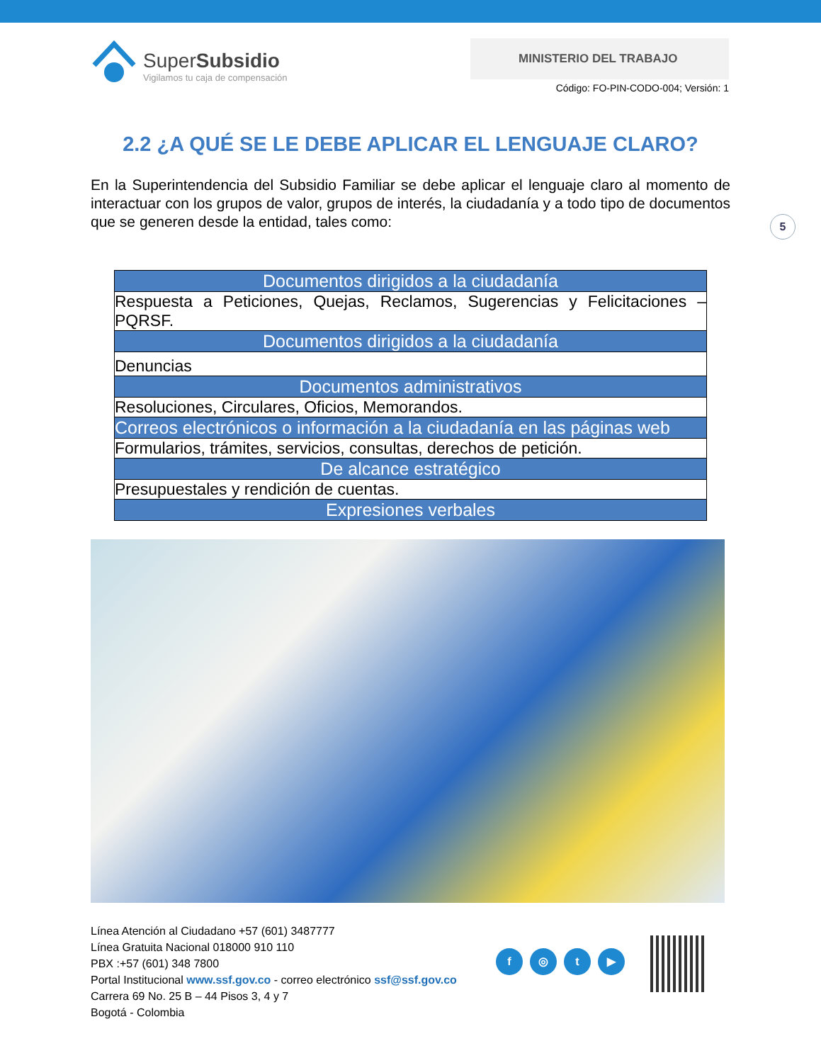SuperSubsidio
Vigilamos tu caja de compensación
MINISTERIO DEL TRABAJO
Código: FO-PIN-CODO-004; Versión: 1
2.2 ¿A QUÉ SE LE DEBE APLICAR EL LENGUAJE CLARO?
En la Superintendencia del Subsidio Familiar se debe aplicar el lenguaje claro al momento de interactuar con los grupos de valor, grupos de interés, la ciudadanía y a todo tipo de documentos que se generen desde la entidad, tales como:
5
| Documentos dirigidos a la ciudadanía |
| Respuesta a Peticiones, Quejas, Reclamos, Sugerencias y Felicitaciones – PQRSF. |
| Documentos dirigidos a la ciudadanía |
| Denuncias |
| Documentos administrativos |
| Resoluciones, Circulares, Oficios, Memorandos. |
| Correos electrónicos o información a la ciudadanía en las páginas web |
| Formularios, trámites, servicios, consultas, derechos de petición. |
| De alcance estratégico |
| Presupuestales y rendición de cuentas. |
| Expresiones verbales |
Línea Atención al Ciudadano +57 (601) 3487777
Línea Gratuita Nacional 018000 910 110
PBX :+57 (601) 348 7800
Portal Institucional www.ssf.gov.co - correo electrónico ssf@ssf.gov.co
Carrera 69 No. 25 B – 44 Pisos 3, 4 y 7
Bogotá - Colombia
f ◎ t ▶